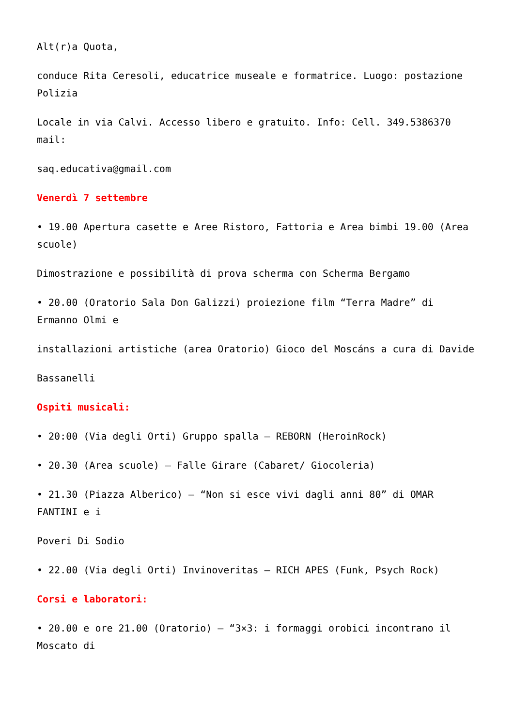Alt(r)a Quota,
conduce Rita Ceresoli, educatrice museale e formatrice. Luogo: postazione Polizia
Locale in via Calvi. Accesso libero e gratuito. Info: Cell. 349.5386370 mail:
saq.educativa@gmail.com
Venerdì 7 settembre
• 19.00 Apertura casette e Aree Ristoro, Fattoria e Area bimbi 19.00 (Area scuole)
Dimostrazione e possibilità di prova scherma con Scherma Bergamo
• 20.00 (Oratorio Sala Don Galizzi) proiezione film “Terra Madre” di Ermanno Olmi e
installazioni artistiche (area Oratorio) Gioco del Moscáns a cura di Davide
Bassanelli
Ospiti musicali:
• 20:00 (Via degli Orti) Gruppo spalla – REBORN (HeroinRock)
• 20.30 (Area scuole) – Falle Girare (Cabaret/ Giocoleria)
• 21.30 (Piazza Alberico) – “Non si esce vivi dagli anni 80” di OMAR FANTINI e i
Poveri Di Sodio
• 22.00 (Via degli Orti) Invinoveritas – RICH APES (Funk, Psych Rock)
Corsi e laboratori:
• 20.00 e ore 21.00 (Oratorio) – “3×3: i formaggi orobici incontrano il Moscato di